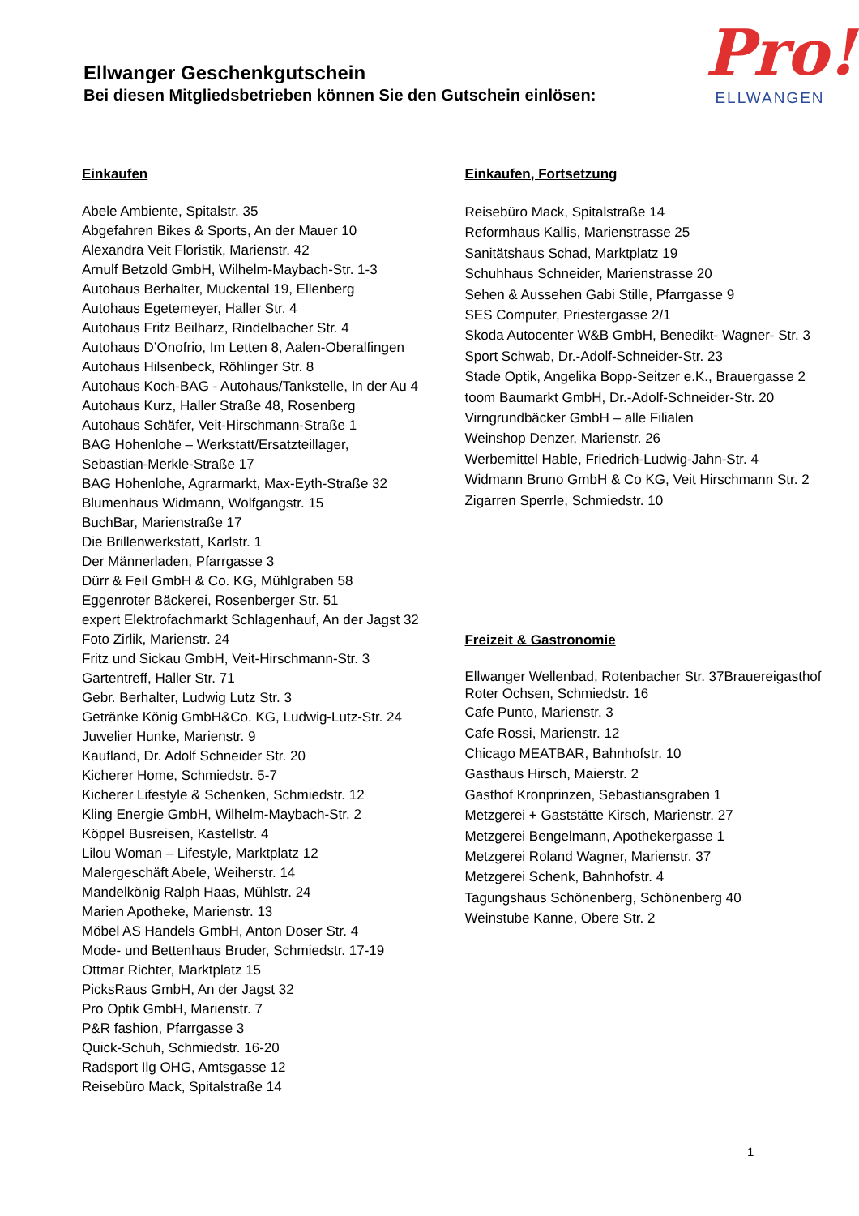Ellwanger Geschenkgutschein
Bei diesen Mitgliedsbetrieben können Sie den Gutschein einlösen:
Pro!
ELLWANGEN
Einkaufen
Abele Ambiente, Spitalstr. 35
Abgefahren Bikes & Sports, An der Mauer 10
Alexandra Veit Floristik, Marienstr. 42
Arnulf Betzold GmbH, Wilhelm-Maybach-Str. 1-3
Autohaus Berhalter, Muckental 19, Ellenberg
Autohaus Egetemeyer, Haller Str. 4
Autohaus Fritz Beilharz, Rindelbacher Str. 4
Autohaus D’Onofrio, Im Letten 8, Aalen-Oberalfingen
Autohaus Hilsenbeck, Röhlinger Str. 8
Autohaus Koch-BAG - Autohaus/Tankstelle, In der Au 4
Autohaus Kurz, Haller Straße 48, Rosenberg
Autohaus Schäfer, Veit-Hirschmann-Straße 1
BAG Hohenlohe – Werkstatt/Ersatzteillager,
Sebastian-Merkle-Straße 17
BAG Hohenlohe, Agrarmarkt, Max-Eyth-Straße 32
Blumenhaus Widmann, Wolfgangstr. 15
BuchBar, Marienstraße 17
Die Brillenwerkstatt, Karlstr. 1
Der Männerladen, Pfarrgasse 3
Dürr & Feil GmbH & Co. KG, Mühlgraben 58
Eggenroter Bäckerei, Rosenberger Str. 51
expert Elektrofachmarkt Schlagenhauf, An der Jagst 32
Foto Zirlik, Marienstr. 24
Fritz und Sickau GmbH, Veit-Hirschmann-Str. 3
Gartentreff, Haller Str. 71
Gebr. Berhalter, Ludwig Lutz Str. 3
Getränke König GmbH&Co. KG, Ludwig-Lutz-Str. 24
Juwelier Hunke, Marienstr. 9
Kaufland, Dr. Adolf Schneider Str. 20
Kicherer Home, Schmiedstr. 5-7
Kicherer Lifestyle & Schenken, Schmiedstr. 12
Kling Energie GmbH, Wilhelm-Maybach-Str. 2
Köppel Busreisen, Kastellstr. 4
Lilou Woman – Lifestyle, Marktplatz 12
Malergeschäft Abele, Weiherstr. 14
Mandelkönig Ralph Haas, Mühlstr. 24
Marien Apotheke, Marienstr. 13
Möbel AS Handels GmbH, Anton Doser Str. 4
Mode- und Bettenhaus Bruder, Schmiedstr. 17-19
Ottmar Richter, Marktplatz 15
PicksRaus GmbH, An der Jagst 32
Pro Optik GmbH, Marienstr. 7
P&R fashion, Pfarrgasse 3
Quick-Schuh, Schmiedstr. 16-20
Radsport Ilg OHG, Amtsgasse 12
Reisebüro Mack, Spitalstraße 14
Einkaufen, Fortsetzung
Reisebüro Mack, Spitalstraße 14
Reformhaus Kallis, Marienstrasse 25
Sanitätshaus Schad, Marktplatz 19
Schuhhaus Schneider, Marienstrasse 20
Sehen & Aussehen Gabi Stille, Pfarrgasse 9
SES Computer, Priestergasse 2/1
Skoda Autocenter W&B GmbH, Benedikt- Wagner- Str. 3
Sport Schwab, Dr.-Adolf-Schneider-Str. 23
Stade Optik, Angelika Bopp-Seitzer e.K., Brauergasse 2
toom Baumarkt GmbH, Dr.-Adolf-Schneider-Str. 20
Virngrundbäcker GmbH – alle Filialen
Weinshop Denzer, Marienstr. 26
Werbemittel Hable, Friedrich-Ludwig-Jahn-Str. 4
Widmann Bruno GmbH & Co KG, Veit Hirschmann Str. 2
Zigarren Sperrle, Schmiedstr. 10
Freizeit & Gastronomie
Ellwanger Wellenbad, Rotenbacher Str. 37Brauereigasthof Roter Ochsen, Schmiedstr. 16
Cafe Punto, Marienstr. 3
Cafe Rossi, Marienstr. 12
Chicago MEATBAR, Bahnhofstr. 10
Gasthaus Hirsch, Maierstr. 2
Gasthof Kronprinzen, Sebastiansgraben 1
Metzgerei + Gaststätte Kirsch, Marienstr. 27
Metzgerei Bengelmann, Apothekergasse 1
Metzgerei Roland Wagner, Marienstr. 37
Metzgerei Schenk, Bahnhofstr. 4
Tagungshaus Schönenberg, Schönenberg 40
Weinstube Kanne, Obere Str. 2
1